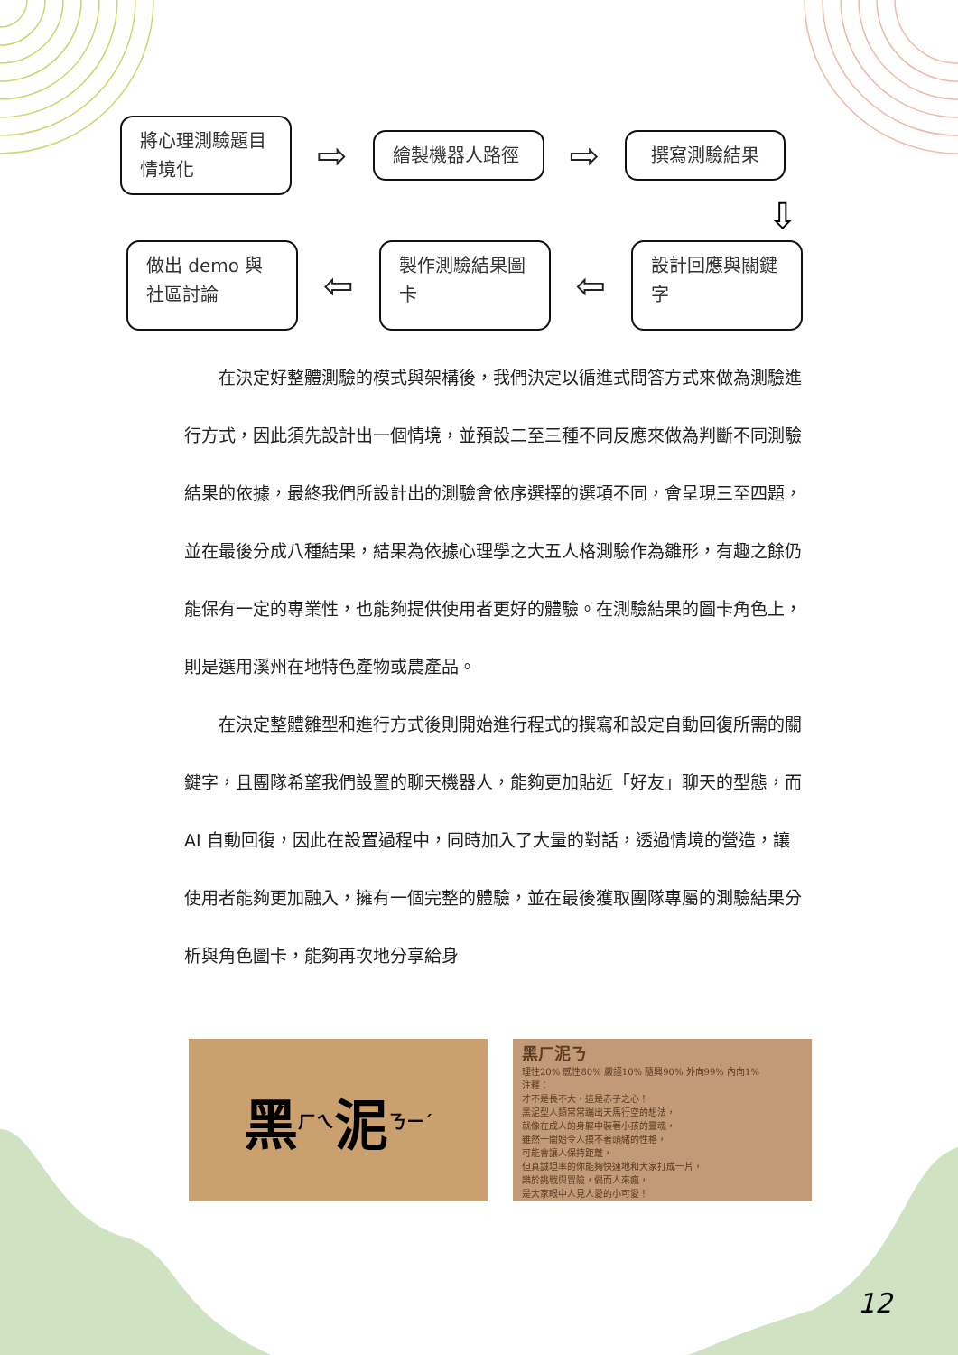將心理測驗題目情境化
⇨
繪製機器人路徑
⇨
撰寫測驗結果
⇩
做出 demo 與社區討論
⇦
製作測驗結果圖卡
⇦
設計回應與關鍵字
在決定好整體測驗的模式與架構後，我們決定以循進式問答方式來做為測驗進行方式，因此須先設計出一個情境，並預設二至三種不同反應來做為判斷不同測驗結果的依據，最終我們所設計出的測驗會依序選擇的選項不同，會呈現三至四題，並在最後分成八種結果，結果為依據心理學之大五人格測驗作為雛形，有趣之餘仍能保有一定的專業性，也能夠提供使用者更好的體驗。在測驗結果的圖卡角色上，則是選用溪州在地特色產物或農產品。
在決定整體雛型和進行方式後則開始進行程式的撰寫和設定自動回復所需的關鍵字，且團隊希望我們設置的聊天機器人，能夠更加貼近「好友」聊天的型態，而 AI 自動回復，因此在設置過程中，同時加入了大量的對話，透過情境的營造，讓使用者能夠更加融入，擁有一個完整的體驗，並在最後獲取團隊專屬的測驗結果分析與角色圖卡，能夠再次地分享給身
黑<sup>ㄏㄟ</sup> 泥<sup>ㄋㄧˊ</sup>
黑ㄏ泥ㄋ
理性20% 感性80% 嚴謹10% 隨興90% 外向99% 內向1%
注釋：
才不是長不大，這是赤子之心！
黑泥型人類常常蹦出天馬行空的想法，
就像在成人的身軀中裝著小孩的靈魂，
雖然一開始令人摸不著頭緒的性格，
可能會讓人保持距離，
但真誠坦率的你能夠快速地和大家打成一片，
樂於挑戰與冒險，偶而人來瘋，
是大家眼中人見人愛的小可愛！
12